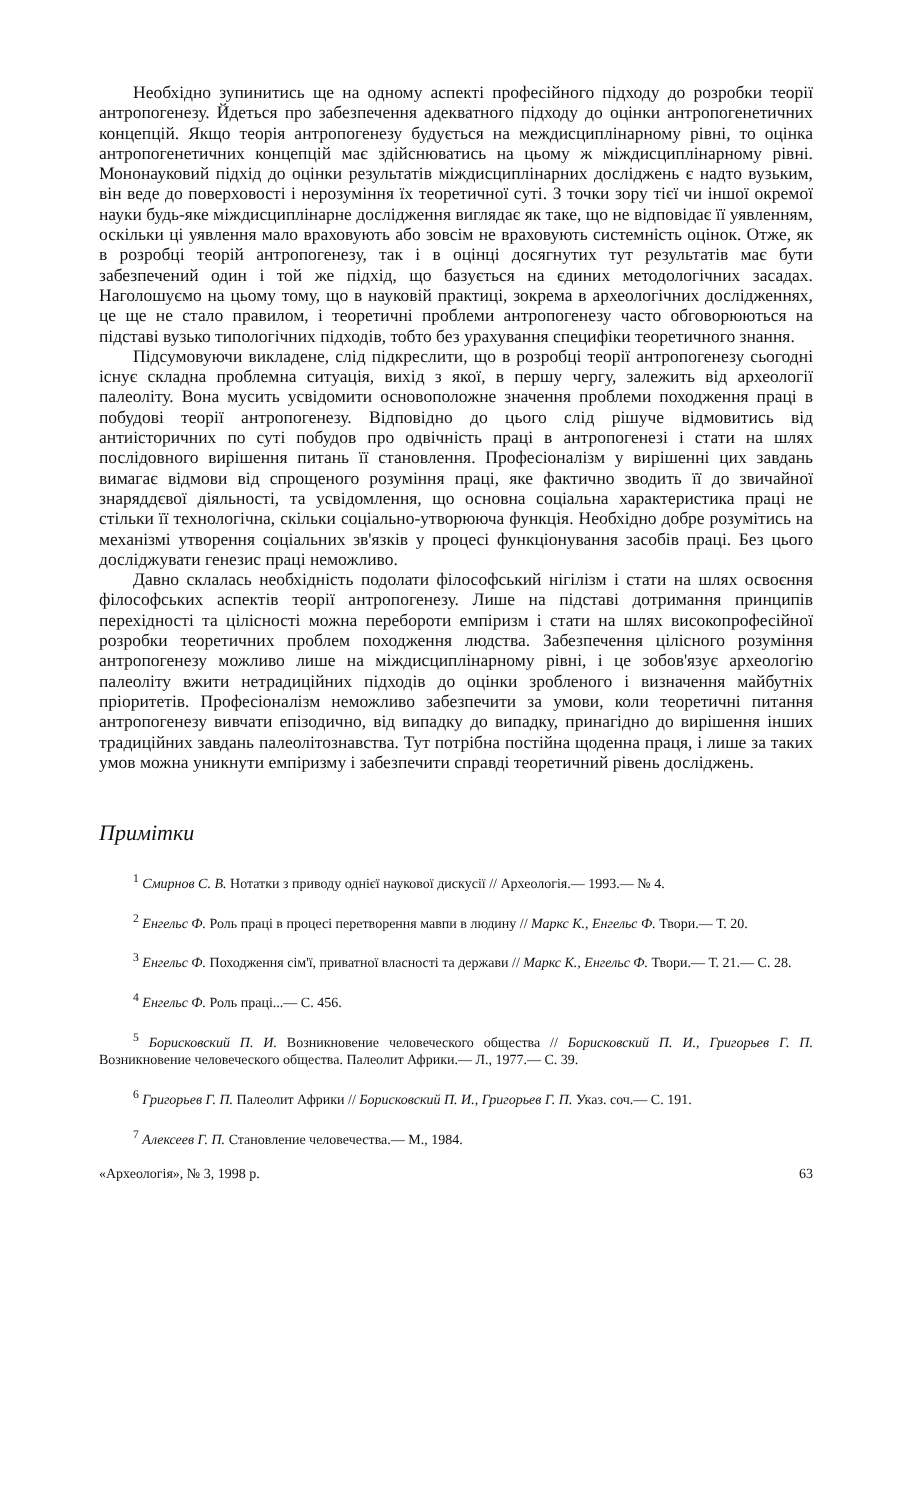Необхідно зупинитись ще на одному аспекті професійного підходу до розробки теорії антропогенезу. Йдеться про забезпечення адекватного підходу до оцінки антропогенетичних концепцій. Якщо теорія антропогенезу будується на междисциплінарному рівні, то оцінка антропогенетичних концепцій має здійснюватись на цьому ж міждисциплінарному рівні. Мононауковий підхід до оцінки результатів міждисциплінарних досліджень є надто вузьким, він веде до поверховості і нерозуміння їх теоретичної суті. З точки зору тієї чи іншої окремої науки будь-яке міждисциплінарне дослідження виглядає як таке, що не відповідає її уявленням, оскільки ці уявлення мало враховують або зовсім не враховують системність оцінок. Отже, як в розробці теорій антропогенезу, так і в оцінці досягнутих тут результатів має бути забезпечений один і той же підхід, що базується на єдиних методологічних засадах. Наголошуємо на цьому тому, що в науковій практиці, зокрема в археологічних дослідженнях, це ще не стало правилом, і теоретичні проблеми антропогенезу часто обговорюються на підставі вузько типологічних підходів, тобто без урахування специфіки теоретичного знання.
Підсумовуючи викладене, слід підкреслити, що в розробці теорії антропогенезу сьогодні існує складна проблемна ситуація, вихід з якої, в першу чергу, залежить від археології палеоліту. Вона мусить усвідомити основоположне значення проблеми походження праці в побудові теорії антропогенезу. Відповідно до цього слід рішуче відмовитись від антиісторичних по суті побудов про одвічність праці в антропогенезі і стати на шлях послідовного вирішення питань її становлення. Професіоналізм у вирішенні цих завдань вимагає відмови від спрощеного розуміння праці, яке фактично зводить її до звичайної знаряддєвої діяльності, та усвідомлення, що основна соціальна характеристика праці не стільки її технологічна, скільки соціально-утворююча функція. Необхідно добре розумітись на механізмі утворення соціальних зв'язків у процесі функціонування засобів праці. Без цього досліджувати генезис праці неможливо.
Давно склалась необхідність подолати філософський нігілізм і стати на шлях освоєння філософських аспектів теорії антропогенезу. Лише на підставі дотримання принципів перехідності та цілісності можна перебороти емпіризм і стати на шлях високопрофесійної розробки теоретичних проблем походження людства. Забезпечення цілісного розуміння антропогенезу можливо лише на міждисциплінарному рівні, і це зобов'язує археологію палеоліту вжити нетрадиційних підходів до оцінки зробленого і визначення майбутніх пріоритетів. Професіоналізм неможливо забезпечити за умови, коли теоретичні питання антропогенезу вивчати епізодично, від випадку до випадку, принагідно до вирішення інших традиційних завдань палеолітознавства. Тут потрібна постійна щоденна праця, і лише за таких умов можна уникнути емпіризму і забезпечити справді теоретичний рівень досліджень.
Примітки
<sup>1</sup> Смирнов С. В. Нотатки з приводу однієї наукової дискусії // Археологія.— 1993.— № 4.
<sup>2</sup> Енгельс Ф. Роль праці в процесі перетворення мавпи в людину // Маркс К., Енгельс Ф. Твори.— Т. 20.
<sup>3</sup> Енгельс Ф. Походження сім'ї, приватної власності та держави // Маркс К., Енгельс Ф. Твори.— Т. 21.— С. 28.
<sup>4</sup> Енгельс Ф. Роль праці...— С. 456.
<sup>5</sup> Борисковский П. И. Возникновение человеческого общества // Борисковский П. И., Григорьев Г. П. Возникновение человеческого общества. Палеолит Африки.— Л., 1977.— С. 39.
<sup>6</sup> Григорьев Г. П. Палеолит Африки // Борисковский П. И., Григорьев Г. П. Указ. соч.— С. 191.
<sup>7</sup> Алексеев Г. П. Становление человечества.— М., 1984.
«Археологія», № 3, 1998 р. 63